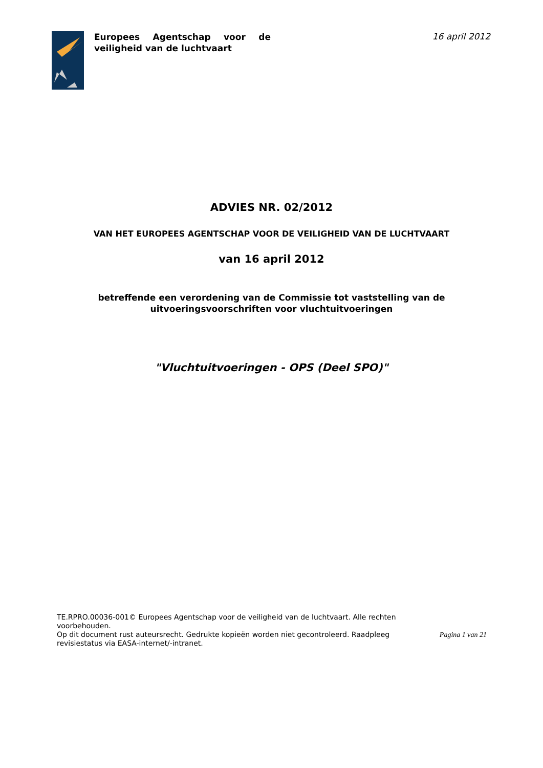Europees Agentschap voor de veiligheid van de luchtvaart
16 april 2012
ADVIES NR. 02/2012
VAN HET EUROPEES AGENTSCHAP VOOR DE VEILIGHEID VAN DE LUCHTVAART
van 16 april 2012
betreffende een verordening van de Commissie tot vaststelling van de
uitvoeringsvoorschriften voor vluchtuitvoeringen
"Vluchtuitvoeringen - OPS (Deel SPO)"
TE.RPRO.00036-001© Europees Agentschap voor de veiligheid van de luchtvaart. Alle rechten voorbehouden.
Op dit document rust auteursrecht. Gedrukte kopieën worden niet gecontroleerd. Raadpleeg revisiestatus via EASA-internet/-intranet.
Pagina 1 van 21